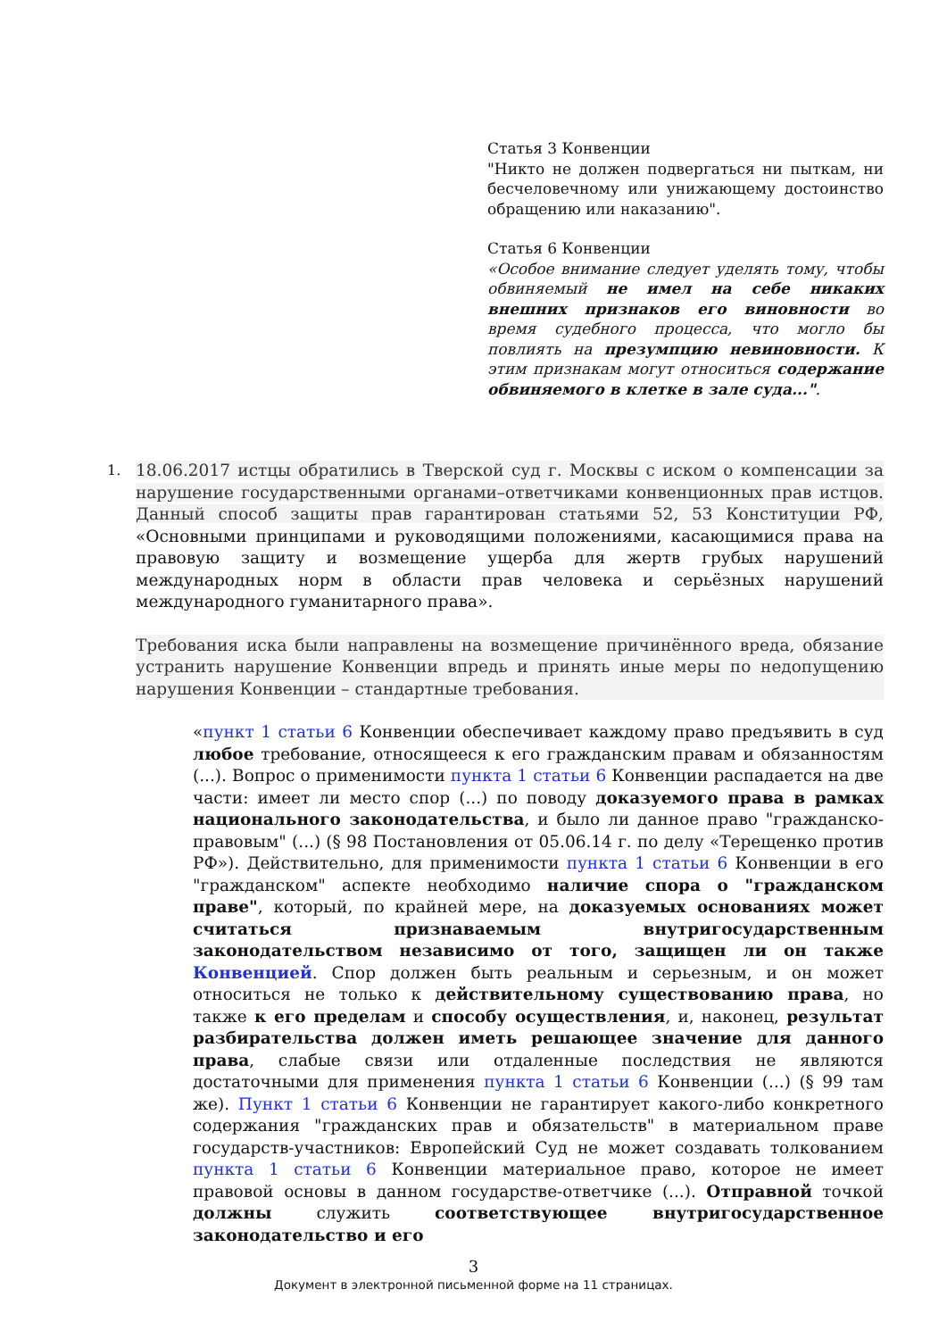Статья 3 Конвенции
"Никто не должен подвергаться ни пыткам, ни бесчеловечному или унижающему достоинство обращению или наказанию".
Статья 6 Конвенции
«Особое внимание следует уделять тому, чтобы обвиняемый не имел на себе никаких внешних признаков его виновности во время судебного процесса, что могло бы повлиять на презумпцию невиновности. К этим признакам могут относиться содержание обвиняемого в клетке в зале суда...".
1.
18.06.2017 истцы обратились в Тверской суд г. Москвы с иском о компенсации за нарушение государственными органами–ответчиками конвенционных прав истцов. Данный способ защиты прав гарантирован статьями 52, 53 Конституции РФ, «Основными принципами и руководящими положениями, касающимися права на правовую защиту и возмещение ущерба для жертв грубых нарушений международных норм в области прав человека и серьёзных нарушений международного гуманитарного права».
Требования иска были направлены на возмещение причинённого вреда, обязание устранить нарушение Конвенции впредь и принять иные меры по недопущению нарушения Конвенции – стандартные требования.
«пункт 1 статьи 6 Конвенции обеспечивает каждому право предъявить в суд любое требование, относящееся к его гражданским правам и обязанностям (...). Вопрос о применимости пункта 1 статьи 6 Конвенции распадается на две части: имеет ли место спор (...) по поводу доказуемого права в рамках национального законодательства, и было ли данное право "гражданско-правовым" (...) (§ 98 Постановления от 05.06.14 г. по делу «Терещенко против РФ»). Действительно, для применимости пункта 1 статьи 6 Конвенции в его "гражданском" аспекте необходимо наличие спора о "гражданском праве", который, по крайней мере, на доказуемых основаниях может считаться признаваемым внутригосударственным законодательством независимо от того, защищен ли он также Конвенцией. Спор должен быть реальным и серьезным, и он может относиться не только к действительному существованию права, но также к его пределам и способу осуществления, и, наконец, результат разбирательства должен иметь решающее значение для данного права, слабые связи или отдаленные последствия не являются достаточными для применения пункта 1 статьи 6 Конвенции (...) (§ 99 там же). Пункт 1 статьи 6 Конвенции не гарантирует какого-либо конкретного содержания "гражданских прав и обязательств" в материальном праве государств-участников: Европейский Суд не может создавать толкованием пункта 1 статьи 6 Конвенции материальное право, которое не имеет правовой основы в данном государстве-ответчике (...). Отправной точкой должны служить соответствующее внутригосударственное законодательство и его
3
Документ в электронной письменной форме на 11 страницах.